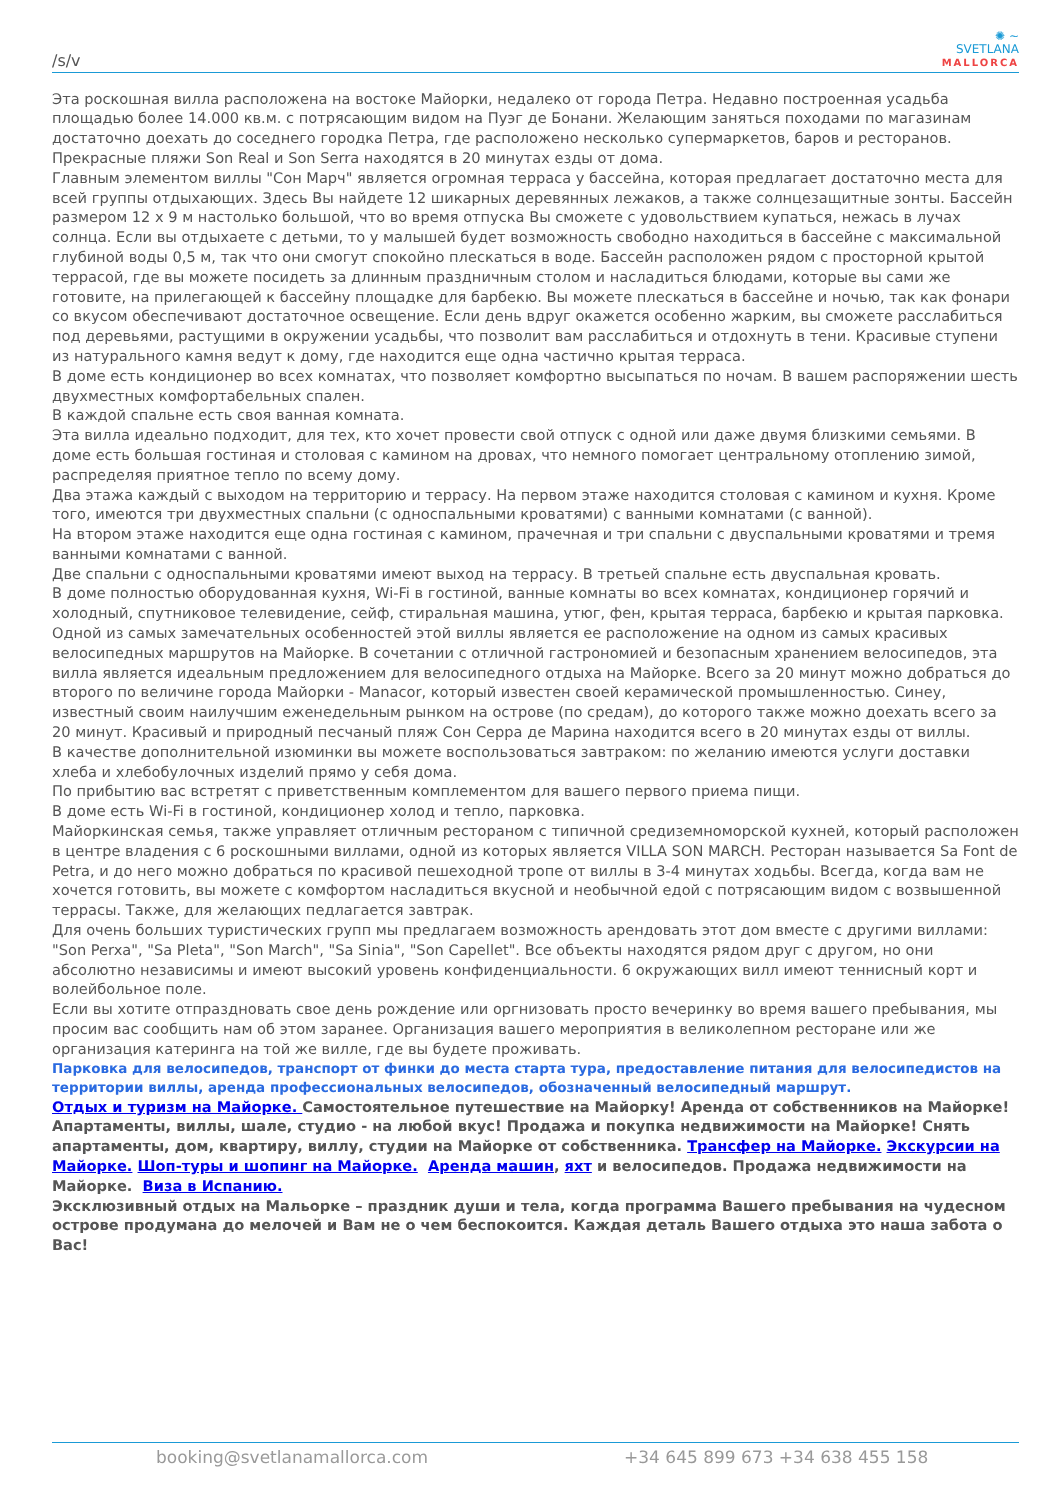/s/v
✺ ~
SVETLANA
MALLORCA
Эта роскошная вилла расположена на востоке Майорки, недалеко от города Петра. Недавно построенная усадьба площадью более 14.000 кв.м. с потрясающим видом на Пуэг де Бонани. Желающим заняться походами по магазинам достаточно доехать до соседнего городка Петра, где расположено несколько супермаркетов, баров и ресторанов. Прекрасные пляжи Son Real и Son Serra находятся в 20 минутах езды от дома.
Главным элементом виллы "Сон Марч" является огромная терраса у бассейна, которая предлагает достаточно места для всей группы отдыхающих. Здесь Вы найдете 12 шикарных деревянных лежаков, а также солнцезащитные зонты. Бассейн размером 12 x 9 м настолько большой, что во время отпуска Вы сможете с удовольствием купаться, нежась в лучах солнца. Если вы отдыхаете с детьми, то у малышей будет возможность свободно находиться в бассейне с максимальной глубиной воды 0,5 м, так что они смогут спокойно плескаться в воде. Бассейн расположен рядом с просторной крытой террасой, где вы можете посидеть за длинным праздничным столом и насладиться блюдами, которые вы сами же готовите, на прилегающей к бассейну площадке для барбекю. Вы можете плескаться в бассейне и ночью, так как фонари со вкусом обеспечивают достаточное освещение. Если день вдруг окажется особенно жарким, вы сможете расслабиться под деревьями, растущими в окружении усадьбы, что позволит вам расслабиться и отдохнуть в тени. Красивые ступени из натурального камня ведут к дому, где находится еще одна частично крытая терраса.
В доме есть кондиционер во всех комнатах, что позволяет комфортно высыпаться по ночам. В вашем распоряжении шесть двухместных комфортабельных спален.
В каждой спальне есть своя ванная комната.
Эта вилла идеально подходит, для тех, кто хочет провести свой отпуск с одной или даже двумя близкими семьями. В доме есть большая гостиная и столовая с камином на дровах, что немного помогает центральному отоплению зимой, распределяя приятное тепло по всему дому.
Два этажа каждый с выходом на территорию и террасу. На первом этаже находится столовая с камином и кухня. Кроме того, имеются три двухместных спальни (с односпальными кроватями) с ванными комнатами (с ванной).
На втором этаже находится еще одна гостиная с камином, прачечная и три спальни с двуспальными кроватями и тремя ванными комнатами с ванной.
Две спальни с односпальными кроватями имеют выход на террасу. В третьей спальне есть двуспальная кровать.
В доме полностью оборудованная кухня, Wi-Fi в гостиной, ванные комнаты во всех комнатах, кондиционер горячий и холодный, спутниковое телевидение, сейф, стиральная машина, утюг, фен, крытая терраса, барбекю и крытая парковка.
Одной из самых замечательных особенностей этой виллы является ее расположение на одном из самых красивых велосипедных маршрутов на Майорке. В сочетании с отличной гастрономией и безопасным хранением велосипедов, эта вилла является идеальным предложением для велосипедного отдыха на Майорке. Всего за 20 минут можно добраться до второго по величине города Майорки - Manacor, который известен своей керамической промышленностью. Синеу, известный своим наилучшим еженедельным рынком на острове (по средам), до которого также можно доехать всего за 20 минут. Красивый и природный песчаный пляж Сон Серра де Марина находится всего в 20 минутах езды от виллы.
В качестве дополнительной изюминки вы можете воспользоваться завтраком: по желанию имеются услуги доставки хлеба и хлебобулочных изделий прямо у себя дома.
По прибытию вас встретят с приветственным комплементом для вашего первого приема пищи.
В доме есть Wi-Fi в гостиной, кондиционер холод и тепло, парковка.
Майоркинская семья, также управляет отличным рестораном с типичной средиземноморской кухней, который расположен в центре владения с 6 роскошными виллами, одной из которых является VILLA SON MARCH. Ресторан называется Sa Font de Petra, и до него можно добраться по красивой пешеходной тропе от виллы в 3-4 минутах ходьбы. Всегда, когда вам не хочется готовить, вы можете с комфортом насладиться вкусной и необычной едой с потрясающим видом с возвышенной террасы. Также, для желающих педлагается завтрак.
Для очень больших туристических групп мы предлагаем возможность арендовать этот дом вместе с другими виллами: "Son Perxa", "Sa Pleta", "Son March", "Sa Sinia", "Son Capellet". Все объекты находятся рядом друг с другом, но они абсолютно независимы и имеют высокий уровень конфиденциальности. 6 окружающих вилл имеют теннисный корт и волейбольное поле.
Если вы хотите отпраздновать свое день рождение или оргнизовать просто вечеринку во время вашего пребывания, мы просим вас сообщить нам об этом заранее. Организация вашего мероприятия в великолепном ресторане или же организация катеринга на той же вилле, где вы будете проживать.
Парковка для велосипедов, транспорт от финки до места старта тура, предоставление питания для велосипедистов на территории виллы, аренда профессиональных велосипедов, обозначенный велосипедный маршрут.
Отдых и туризм на Майорке. Самостоятельное путешествие на Майорку! Аренда от собственников на Майорке! Апартаменты, виллы, шале, студио - на любой вкус! Продажа и покупка недвижимости на Майорке! Снять апартаменты, дом, квартиру, виллу, студии на Майорке от собственника. Трансфер на Майорке. Экскурсии на Майорке. Шоп-туры и шопинг на Майорке. Аренда машин, яхт и велосипедов. Продажа недвижимости на Майорке. Виза в Испанию.
Эксклюзивный отдых на Мальорке – праздник души и тела, когда программа Вашего пребывания на чудесном острове продумана до мелочей и Вам не о чем беспокоится. Каждая деталь Вашего отдыха это наша забота о Вас!
booking@svetlanamallorca.com +34 645 899 673 +34 638 455 158